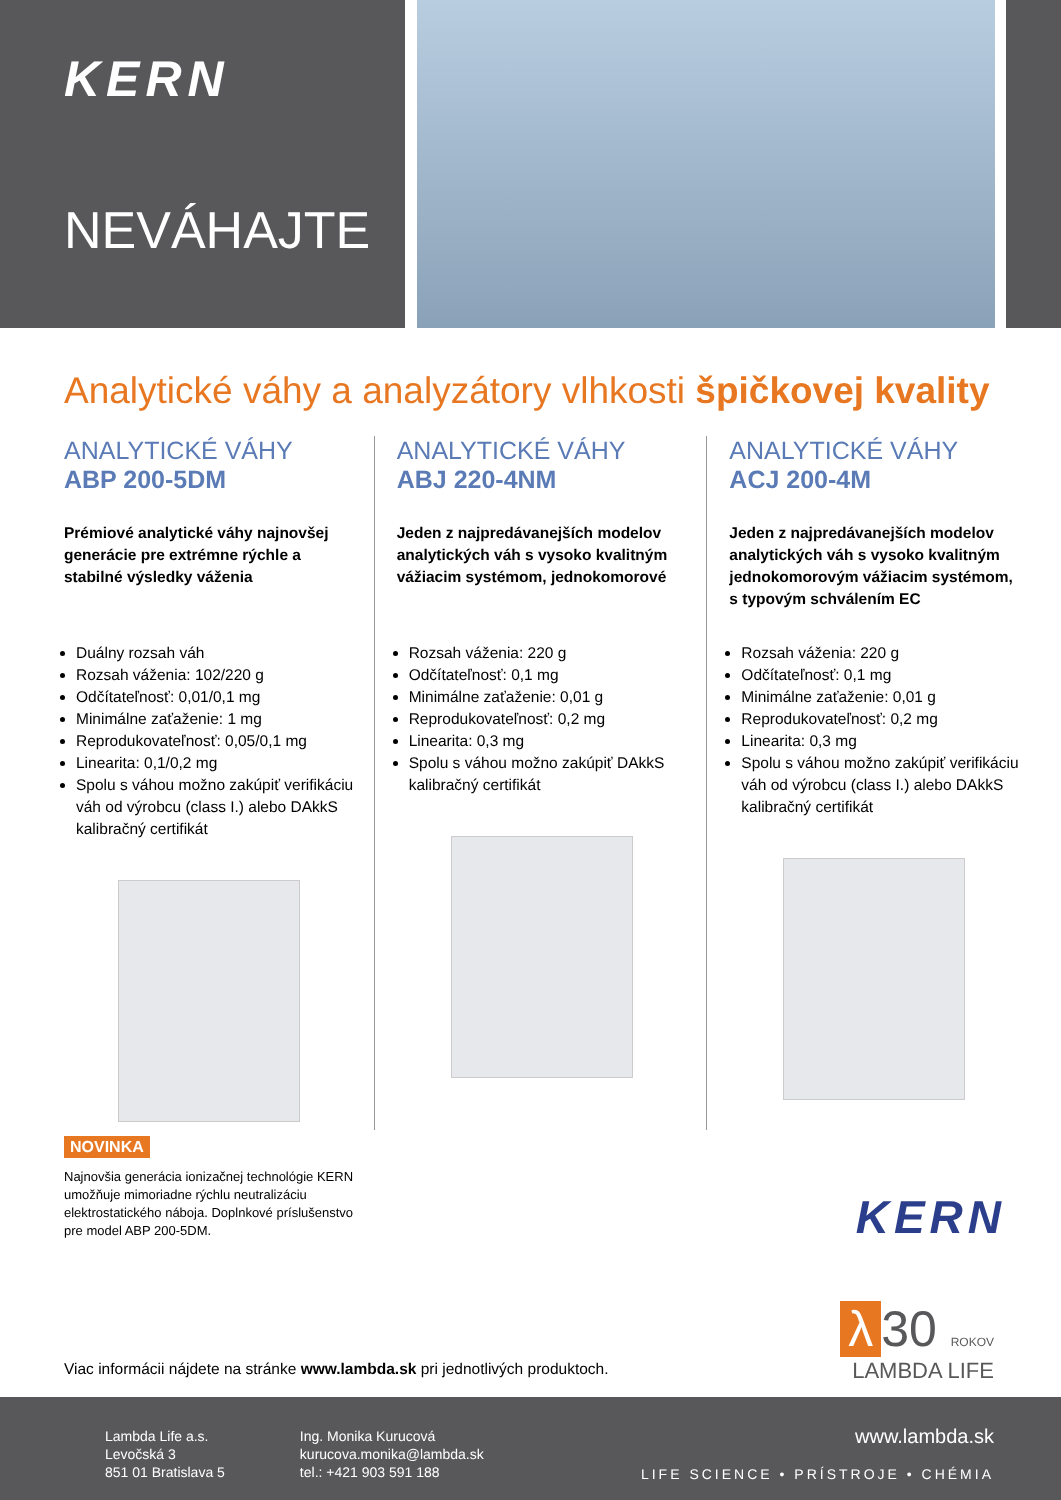KERN
NEVÁHAJTE
Analytické váhy a analyzátory vlhkosti špičkovej kvality
ANALYTICKÉ VÁHY
ABP 200-5DM
Prémiové analytické váhy najnovšej generácie pre extrémne rýchle a stabilné výsledky váženia
Duálny rozsah váh
Rozsah váženia: 102/220 g
Odčítateľnosť: 0,01/0,1 mg
Minimálne zaťaženie: 1 mg
Reprodukovateľnosť: 0,05/0,1 mg
Linearita: 0,1/0,2 mg
Spolu s váhou možno zakúpiť verifikáciu váh od výrobcu (class I.) alebo DAkkS kalibračný certifikát
ANALYTICKÉ VÁHY
ABJ 220-4NM
Jeden z najpredávanejších modelov analytických váh s vysoko kvalitným vážiacim systémom, jednokomorové
Rozsah váženia: 220 g
Odčítateľnosť: 0,1 mg
Minimálne zaťaženie: 0,01 g
Reprodukovateľnosť: 0,2 mg
Linearita: 0,3 mg
Spolu s váhou možno zakúpiť DAkkS kalibračný certifikát
ANALYTICKÉ VÁHY
ACJ 200-4M
Jeden z najpredávanejších modelov analytických váh s vysoko kvalitným jednokomorovým vážiacim systémom, s typovým schválením EC
Rozsah váženia: 220 g
Odčítateľnosť: 0,1 mg
Minimálne zaťaženie: 0,01 g
Reprodukovateľnosť: 0,2 mg
Linearita: 0,3 mg
Spolu s váhou možno zakúpiť verifikáciu váh od výrobcu (class I.) alebo DAkkS kalibračný certifikát
NOVINKA
Najnovšia generácia ionizačnej technológie KERN umožňuje mimoriadne rýchlu neutralizáciu elektrostatického náboja. Doplnkové príslušenstvo pre model ABP 200-5DM.
KERN
λ 30 ROKOV
LAMBDA LIFE
Viac informácii nájdete na stránke www.lambda.sk pri jednotlivých produktoch.
Lambda Life a.s.
Levočská 3
851 01 Bratislava 5
Ing. Monika Kurucová
kurucova.monika@lambda.sk
tel.: +421 903 591 188
www.lambda.sk
LIFE SCIENCE • PRÍSTROJE • CHÉMIA